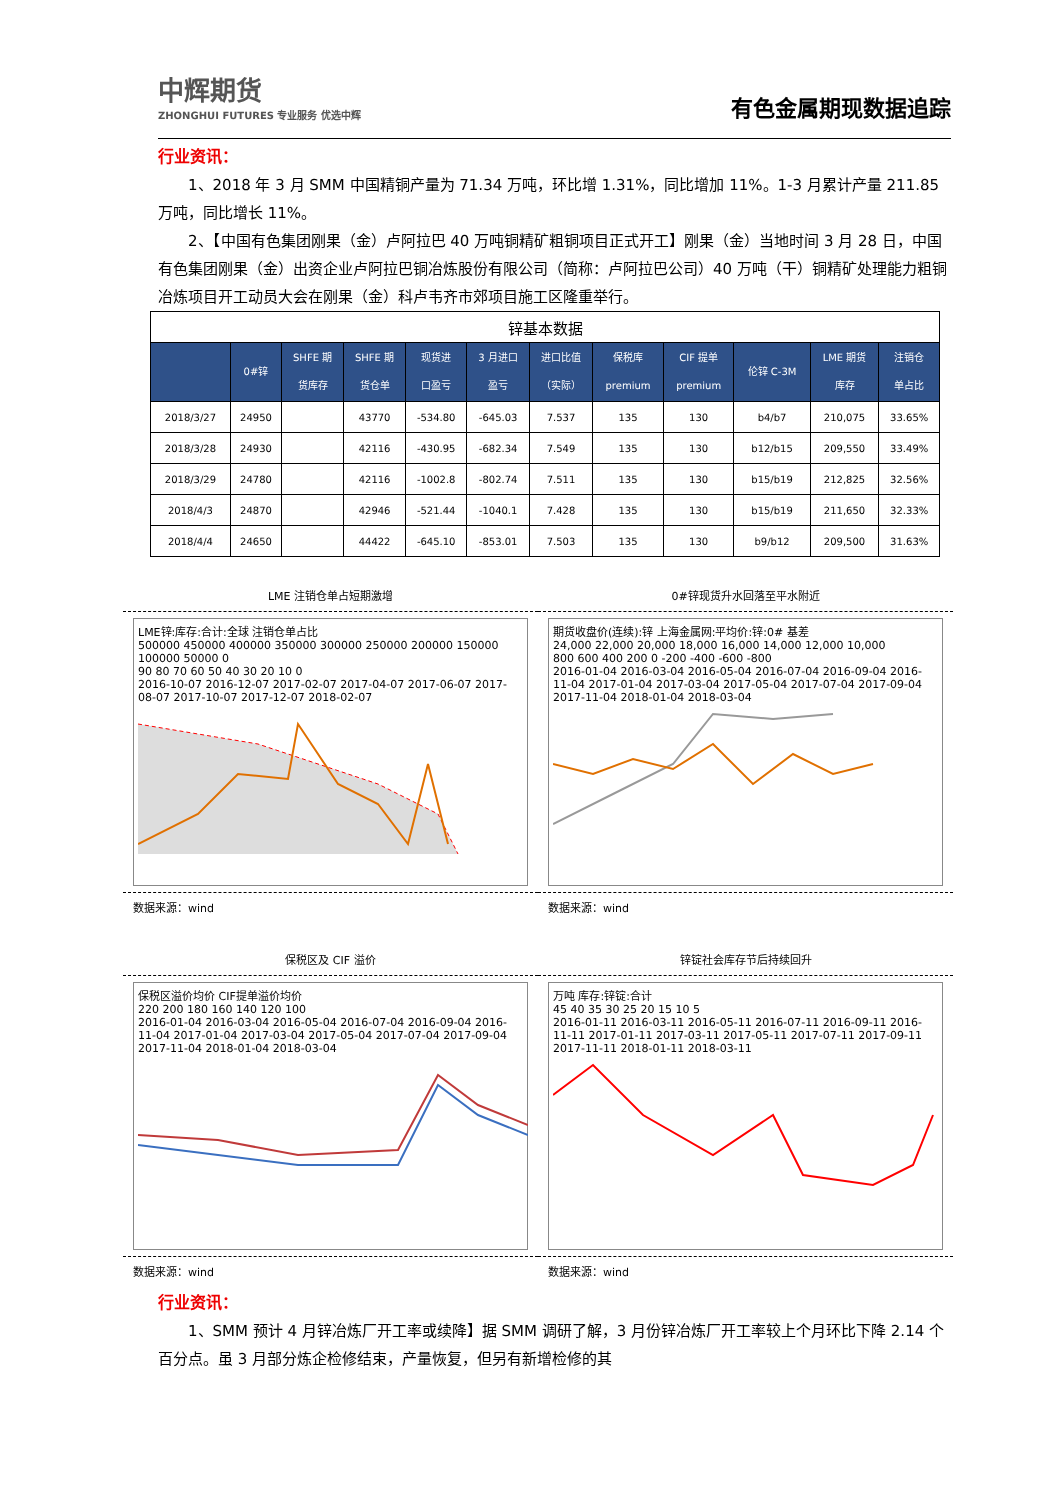中辉期货
ZHONGHUI FUTURES 专业服务 优选中辉
有色金属期现数据追踪
行业资讯：
1、2018 年 3 月 SMM 中国精铜产量为 71.34 万吨，环比增 1.31%，同比增加 11%。1-3 月累计产量 211.85 万吨，同比增长 11%。
2、【中国有色集团刚果（金）卢阿拉巴 40 万吨铜精矿粗铜项目正式开工】刚果（金）当地时间 3 月 28 日，中国有色集团刚果（金）出资企业卢阿拉巴铜冶炼股份有限公司（简称：卢阿拉巴公司）40 万吨（干）铜精矿处理能力粗铜冶炼项目开工动员大会在刚果（金）科卢韦齐市郊项目施工区隆重举行。
| 锌基本数据 | | | | | | | | | | | |
| | 0#锌 | SHFE 期 货库存 | SHFE 期 货仓单 | 现货进 口盈亏 | 3 月进口 盈亏 | 进口比值 （实际） | 保税库 premium | CIF 提单 premium | 伦锌 C-3M | LME 期货 库存 | 注销仓 单占比 |
| 2018/3/27 | 24950 | | 43770 | -534.80 | -645.03 | 7.537 | 135 | 130 | b4/b7 | 210,075 | 33.65% |
| 2018/3/28 | 24930 | | 42116 | -430.95 | -682.34 | 7.549 | 135 | 130 | b12/b15 | 209,550 | 33.49% |
| 2018/3/29 | 24780 | | 42116 | -1002.8 | -802.74 | 7.511 | 135 | 130 | b15/b19 | 212,825 | 32.56% |
| 2018/4/3 | 24870 | | 42946 | -521.44 | -1040.1 | 7.428 | 135 | 130 | b15/b19 | 211,650 | 32.33% |
| 2018/4/4 | 24650 | | 44422 | -645.10 | -853.01 | 7.503 | 135 | 130 | b9/b12 | 209,500 | 31.63% |
LME 注销仓单占短期激增
LME锌:库存:合计:全球 注销仓单占比
500000 450000 400000 350000 300000 250000 200000 150000 100000 50000 0
90 80 70 60 50 40 30 20 10 0
2016-10-07 2016-12-07 2017-02-07 2017-04-07 2017-06-07 2017-08-07 2017-10-07 2017-12-07 2018-02-07
数据来源：wind
0#锌现货升水回落至平水附近
期货收盘价(连续):锌 上海金属网:平均价:锌:0# 基差
24,000 22,000 20,000 18,000 16,000 14,000 12,000 10,000
800 600 400 200 0 -200 -400 -600 -800
2016-01-04 2016-03-04 2016-05-04 2016-07-04 2016-09-04 2016-11-04 2017-01-04 2017-03-04 2017-05-04 2017-07-04 2017-09-04 2017-11-04 2018-01-04 2018-03-04
数据来源：wind
保税区及 CIF 溢价
保税区溢价均价 CIF提单溢价均价
220 200 180 160 140 120 100
2016-01-04 2016-03-04 2016-05-04 2016-07-04 2016-09-04 2016-11-04 2017-01-04 2017-03-04 2017-05-04 2017-07-04 2017-09-04 2017-11-04 2018-01-04 2018-03-04
数据来源：wind
锌锭社会库存节后持续回升
万吨 库存:锌锭:合计
45 40 35 30 25 20 15 10 5
2016-01-11 2016-03-11 2016-05-11 2016-07-11 2016-09-11 2016-11-11 2017-01-11 2017-03-11 2017-05-11 2017-07-11 2017-09-11 2017-11-11 2018-01-11 2018-03-11
数据来源：wind
行业资讯：
1、SMM 预计 4 月锌冶炼厂开工率或续降】据 SMM 调研了解，3 月份锌冶炼厂开工率较上个月环比下降 2.14 个百分点。虽 3 月部分炼企检修结束，产量恢复，但另有新增检修的其